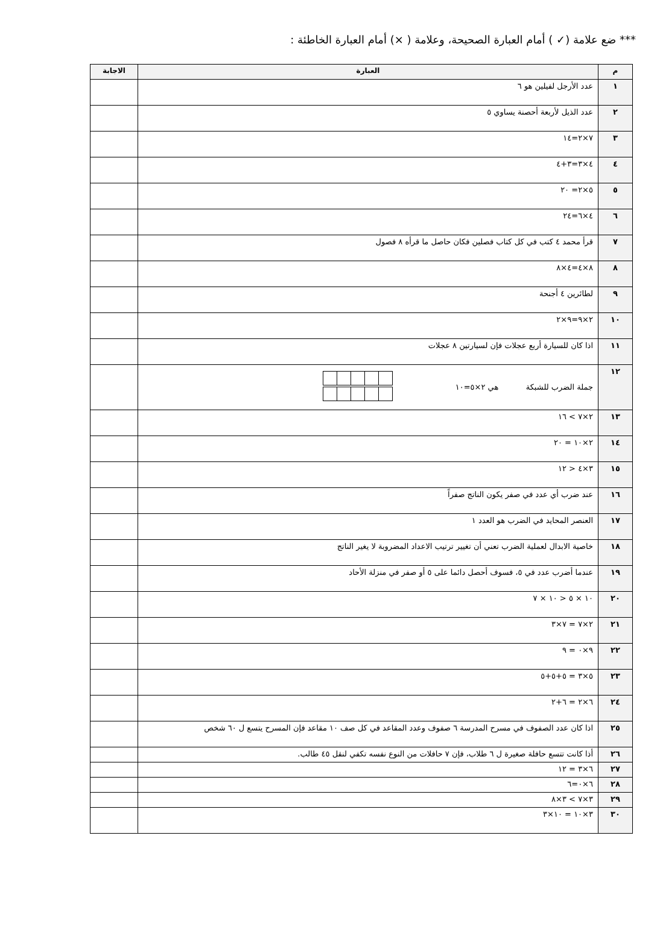*** ضع علامة (✓ ) أمام العبارة الصحيحة، وعلامة ( ×) أمام العبارة الخاطئة :
| م | العبارة | الاجابة |
| --- | --- | --- |
| ١ | عدد الأرجل لفيلين هو ٦ | |
| ٢ | عدد الذيل لأربعة أحصنة يساوي ٥ | |
| ٣ | ٧×٢=١٤ | |
| ٤ | ٤×٣=٣+٤ | |
| ٥ | ٥×٢= ٢٠ | |
| ٦ | ٤×٦=٢٤ | |
| ٧ | قرأ محمد ٤ كتب في كل كتاب فصلين فكان حاصل ما قرأه ٨ فصول | |
| ٨ | ٨×٤=٤×٨ | |
| ٩ | لطائرين ٤ أجنحة | |
| ١٠ | ٢×٩=٩×٢ | |
| ١١ | اذا كان للسيارة أربع عجلات فإن لسيارتين ٨ عجلات | |
| ١٢ | جملة الضرب للشبكة هي ٢×٥=١٠ | |
| ١٣ | ٢×٧ > ١٦ | |
| ١٤ | ٢×١٠ = ٢٠ | |
| ١٥ | ٣×٤ < ١٢ | |
| ١٦ | عند ضرب أي عدد في صفر يكون الناتج صفراً | |
| ١٧ | العنصر المحايد في الضرب هو العدد ١ | |
| ١٨ | خاصية الابدال لعملية الضرب تعني أن تغيير ترتيب الاعداد المضروبة لا يغير الناتج | |
| ١٩ | عندما أضرب عدد في ٥، فسوف أحصل دائما على ٥ أو صفر في منزلة الأحاد | |
| ٢٠ | ١٠ × ٥ < ١٠ × ٧ | |
| ٢١ | ٢×٧ = ٧×٣ | |
| ٢٢ | ٩×٠ = ٩ | |
| ٢٣ | ٥×٣ = ٥+٥+٥ | |
| ٢٤ | ٦×٢ = ٦+٢ | |
| ٢٥ | اذا كان عدد الصفوف في مسرح المدرسة ٦ صفوف وعدد المقاعد في كل صف ١٠ مقاعد فإن المسرح يتسع ل ٦٠ شخص | |
| ٢٦ | أذا كانت تتسع حافلة صغيرة ل ٦ طلاب، فإن ٧ حافلات من النوع نفسه تكفي لنقل ٤٥ طالب. | |
| ٢٧ | ٦×٣ = ١٢ | |
| ٢٨ | ٦×٠=٦ | |
| ٢٩ | ٣×٧ > ٣×٨ | |
| ٣٠ | ٣×١٠ = ١٠×٣ | |